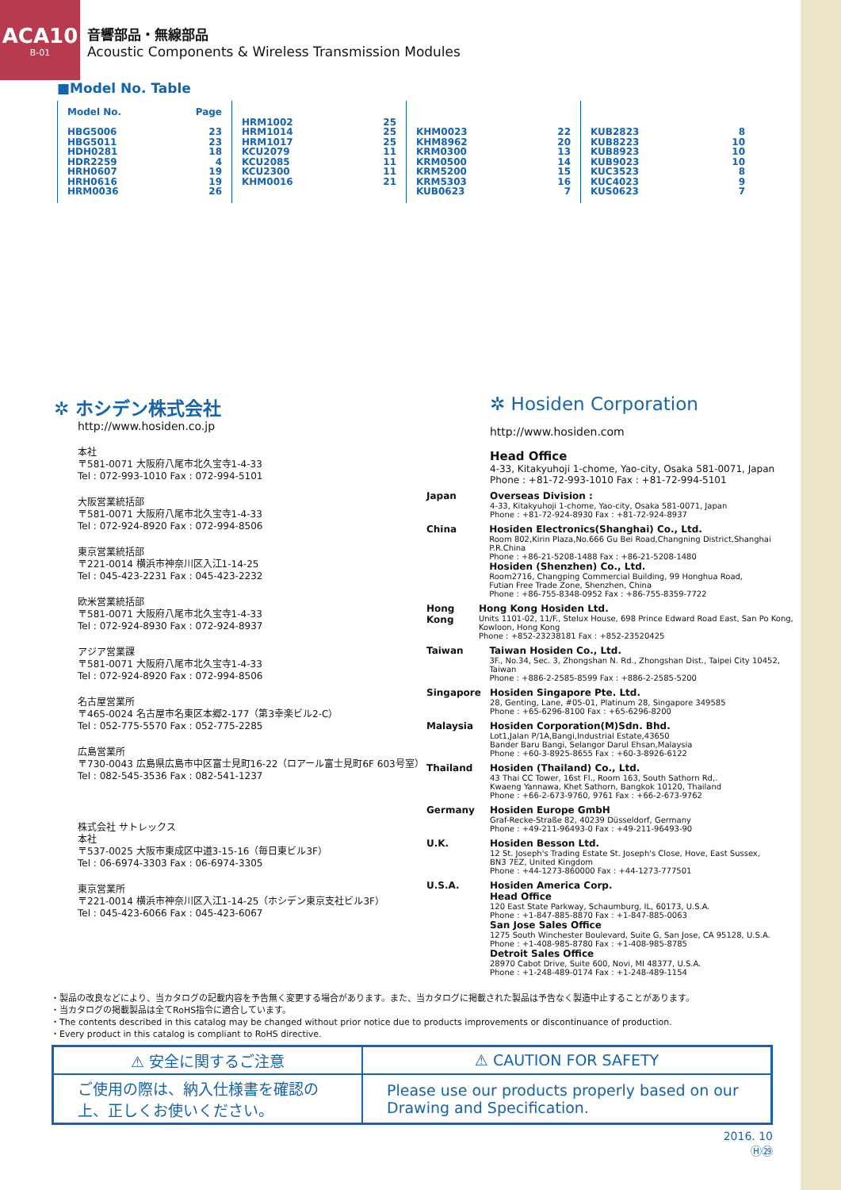ACA10
B-01
音響部品・無線部品
Acoustic Components & Wireless Transmission Modules
■Model No. Table
| Model No. Page HBG5006 23 HBG5011 23 HDH0281 18 HDR2259 4 HRH0607 19 HRH0616 19 HRM0036 26 | HRM1002 25 HRM1014 25 HRM1017 25 KCU2079 11 KCU2085 11 KCU2300 11 KHM0016 21 | KHM0023 22 KHM8962 20 KRM0300 13 KRM0500 14 KRM5200 15 KRM5303 16 KUB0623 7 | KUB2823 8 KUB8223 10 KUB8923 10 KUB9023 10 KUC3523 8 KUC4023 9 KUS0623 7 |
✲ ホシデン株式会社
http://www.hosiden.co.jp
本社
〒581-0071 大阪府八尾市北久宝寺1-4-33
Tel : 072-993-1010 Fax : 072-994-5101
大阪営業統括部
〒581-0071 大阪府八尾市北久宝寺1-4-33
Tel : 072-924-8920 Fax : 072-994-8506
東京営業統括部
〒221-0014 横浜市神奈川区入江1-14-25
Tel : 045-423-2231 Fax : 045-423-2232
欧米営業統括部
〒581-0071 大阪府八尾市北久宝寺1-4-33
Tel : 072-924-8930 Fax : 072-924-8937
アジア営業課
〒581-0071 大阪府八尾市北久宝寺1-4-33
Tel : 072-924-8920 Fax : 072-994-8506
名古屋営業所
〒465-0024 名古屋市名東区本郷2-177（第3幸楽ビル2-C）
Tel : 052-775-5570 Fax : 052-775-2285
広島営業所
〒730-0043 広島県広島市中区富士見町16-22（ロアール富士見町6F 603号室）
Tel : 082-545-3536 Fax : 082-541-1237
株式会社 サトレックス
本社
〒537-0025 大阪市東成区中道3-15-16（毎日東ビル3F）
Tel : 06-6974-3303 Fax : 06-6974-3305
東京営業所
〒221-0014 横浜市神奈川区入江1-14-25（ホシデン東京支社ビル3F）
Tel : 045-423-6066 Fax : 045-423-6067
✲ Hosiden Corporation
http://www.hosiden.com
Head Office
4-33, Kitakyuhoji 1-chome, Yao-city, Osaka 581-0071, Japan
Phone : +81-72-993-1010 Fax : +81-72-994-5101
Japan Overseas Division :
4-33, Kitakyuhoji 1-chome, Yao-city, Osaka 581-0071, Japan
Phone : +81-72-924-8930 Fax : +81-72-924-8937
China Hosiden Electronics(Shanghai) Co., Ltd.
Room 802,Kirin Plaza,No.666 Gu Bei Road,Changning District,Shanghai P.R.China
Phone : +86-21-5208-1488 Fax : +86-21-5208-1480
Hosiden (Shenzhen) Co., Ltd.
Room2716, Changping Commercial Building, 99 Honghua Road,
Futian Free Trade Zone, Shenzhen, China
Phone : +86-755-8348-0952 Fax : +86-755-8359-7722
Hong Kong Hong Kong Hosiden Ltd.
Units 1101-02, 11/F., Stelux House, 698 Prince Edward Road East, San Po Kong, Kowloon, Hong Kong
Phone : +852-23238181 Fax : +852-23520425
Taiwan Taiwan Hosiden Co., Ltd.
3F., No.34, Sec. 3, Zhongshan N. Rd., Zhongshan Dist., Taipei City 10452, Taiwan
Phone : +886-2-2585-8599 Fax : +886-2-2585-5200
Singapore Hosiden Singapore Pte. Ltd.
28, Genting, Lane, #05-01, Platinum 28, Singapore 349585
Phone : +65-6296-8100 Fax : +65-6296-8200
Malaysia Hosiden Corporation(M)Sdn. Bhd.
Lot1,Jalan P/1A,Bangi,Industrial Estate,43650
Bander Baru Bangi, Selangor Darul Ehsan,Malaysia
Phone : +60-3-8925-8655 Fax : +60-3-8926-6122
Thailand Hosiden (Thailand) Co., Ltd.
43 Thai CC Tower, 16st Fl., Room 163, South Sathorn Rd,.
Kwaeng Yannawa, Khet Sathorn, Bangkok 10120, Thailand
Phone : +66-2-673-9760, 9761 Fax : +66-2-673-9762
Germany Hosiden Europe GmbH
Graf-Recke-Straße 82, 40239 Düsseldorf, Germany
Phone : +49-211-96493-0 Fax : +49-211-96493-90
U.K. Hosiden Besson Ltd.
12 St. Joseph's Trading Estate St. Joseph's Close, Hove, East Sussex,
BN3 7EZ, United Kingdom
Phone : +44-1273-860000 Fax : +44-1273-777501
U.S.A. Hosiden America Corp.
Head Office
120 East State Parkway, Schaumburg, IL, 60173, U.S.A.
Phone : +1-847-885-8870 Fax : +1-847-885-0063
San Jose Sales Office
1275 South Winchester Boulevard, Suite G, San Jose, CA 95128, U.S.A.
Phone : +1-408-985-8780 Fax : +1-408-985-8785
Detroit Sales Office
28970 Cabot Drive, Suite 600, Novi, MI 48377, U.S.A.
Phone : +1-248-489-0174 Fax : +1-248-489-1154
・製品の改良などにより、当カタログの記載内容を予告無く変更する場合があります。また、当カタログに掲載された製品は予告なく製造中止することがあります。
・当カタログの掲載製品は全てRoHS指令に適合しています。
・The contents described in this catalog may be changed without prior notice due to products improvements or discontinuance of production.
・Every product in this catalog is compliant to RoHS directive.
| ⚠ 安全に関するご注意 | ⚠ CAUTION FOR SAFETY |
| --- | --- |
| ご使用の際は、納入仕様書を確認の上、正しくお使いください。 | Please use our products properly based on our Drawing and Specification. |
2016. 10
Ⓗ㉙